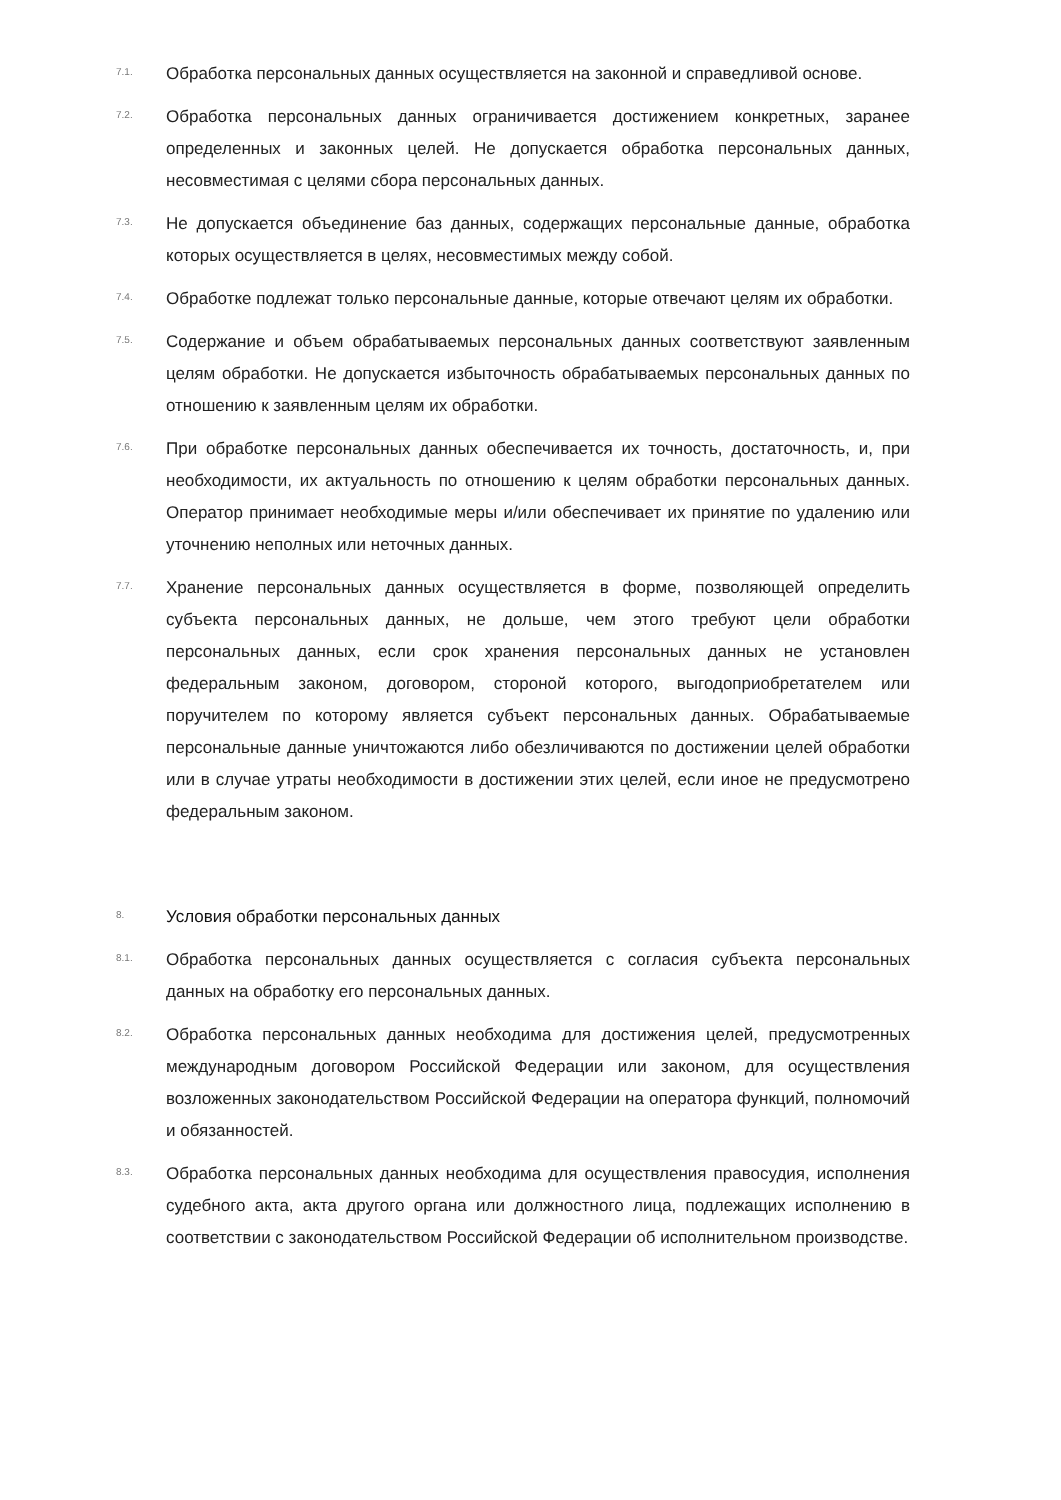7.1.
Обработка персональных данных осуществляется на законной и справедливой основе.
7.2.
Обработка персональных данных ограничивается достижением конкретных, заранее определенных и законных целей. Не допускается обработка персональных данных, несовместимая с целями сбора персональных данных.
7.3.
Не допускается объединение баз данных, содержащих персональные данные, обработка которых осуществляется в целях, несовместимых между собой.
7.4.
Обработке подлежат только персональные данные, которые отвечают целям их обработки.
7.5.
Содержание и объем обрабатываемых персональных данных соответствуют заявленным целям обработки. Не допускается избыточность обрабатываемых персональных данных по отношению к заявленным целям их обработки.
7.6.
При обработке персональных данных обеспечивается их точность, достаточность, и, при необходимости, их актуальность по отношению к целям обработки персональных данных. Оператор принимает необходимые меры и/или обеспечивает их принятие по удалению или уточнению неполных или неточных данных.
7.7.
Хранение персональных данных осуществляется в форме, позволяющей определить субъекта персональных данных, не дольше, чем этого требуют цели обработки персональных данных, если срок хранения персональных данных не установлен федеральным законом, договором, стороной которого, выгодоприобретателем или поручителем по которому является субъект персональных данных. Обрабатываемые персональные данные уничтожаются либо обезличиваются по достижении целей обработки или в случае утраты необходимости в достижении этих целей, если иное не предусмотрено федеральным законом.
8.
Условия обработки персональных данных
8.1.
Обработка персональных данных осуществляется с согласия субъекта персональных данных на обработку его персональных данных.
8.2.
Обработка персональных данных необходима для достижения целей, предусмотренных международным договором Российской Федерации или законом, для осуществления возложенных законодательством Российской Федерации на оператора функций, полномочий и обязанностей.
8.3.
Обработка персональных данных необходима для осуществления правосудия, исполнения судебного акта, акта другого органа или должностного лица, подлежащих исполнению в соответствии с законодательством Российской Федерации об исполнительном производстве.